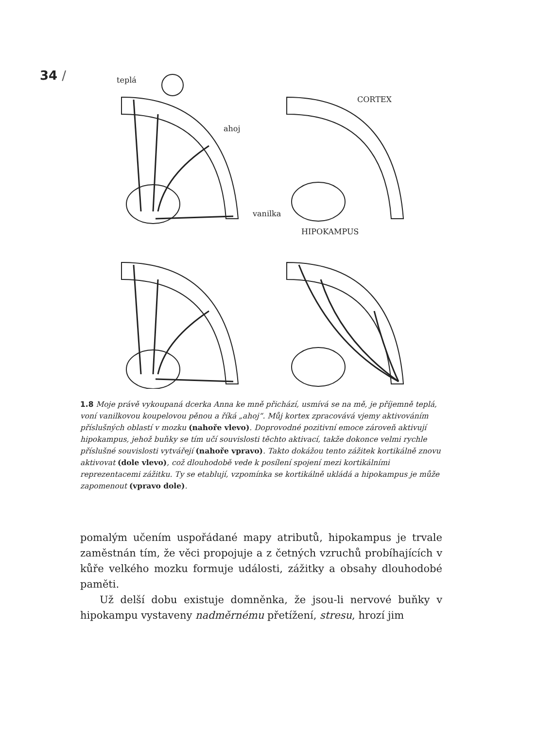34 /
teplá
ahoj
vanilka
CORTEX
HIPOKAMPUS
1.8 Moje právě vykoupaná dcerka Anna ke mně přichází, usmívá se na mě, je příjemně teplá, voní vanilkovou koupelovou pěnou a říká „ahoj“. Můj kortex zpracovává vjemy aktivováním příslušných oblastí v mozku (nahoře vlevo). Doprovodné pozitivní emoce zároveň aktivují hipokampus, jehož buňky se tím učí souvislosti těchto aktivací, takže dokonce velmi rychle příslušné souvislosti vytvářejí (nahoře vpravo). Takto dokážou tento zážitek kortikálně znovu aktivovat (dole vlevo), což dlouhodobě vede k posílení spojení mezi kortikálními reprezentacemi zážitku. Ty se etablují, vzpomínka se kortikálně ukládá a hipokampus je může zapomenout (vpravo dole).
pomalým učením uspořádané mapy atributů, hipokampus je trvale zaměstnán tím, že věci propojuje a z četných vzruchů probíhajících v kůře velkého mozku formuje události, zážitky a obsahy dlouhodobé paměti.
Už delší dobu existuje domněnka, že jsou-li nervové buňky v hipokampu vystaveny nadměrnému přetížení, stresu, hrozí jim